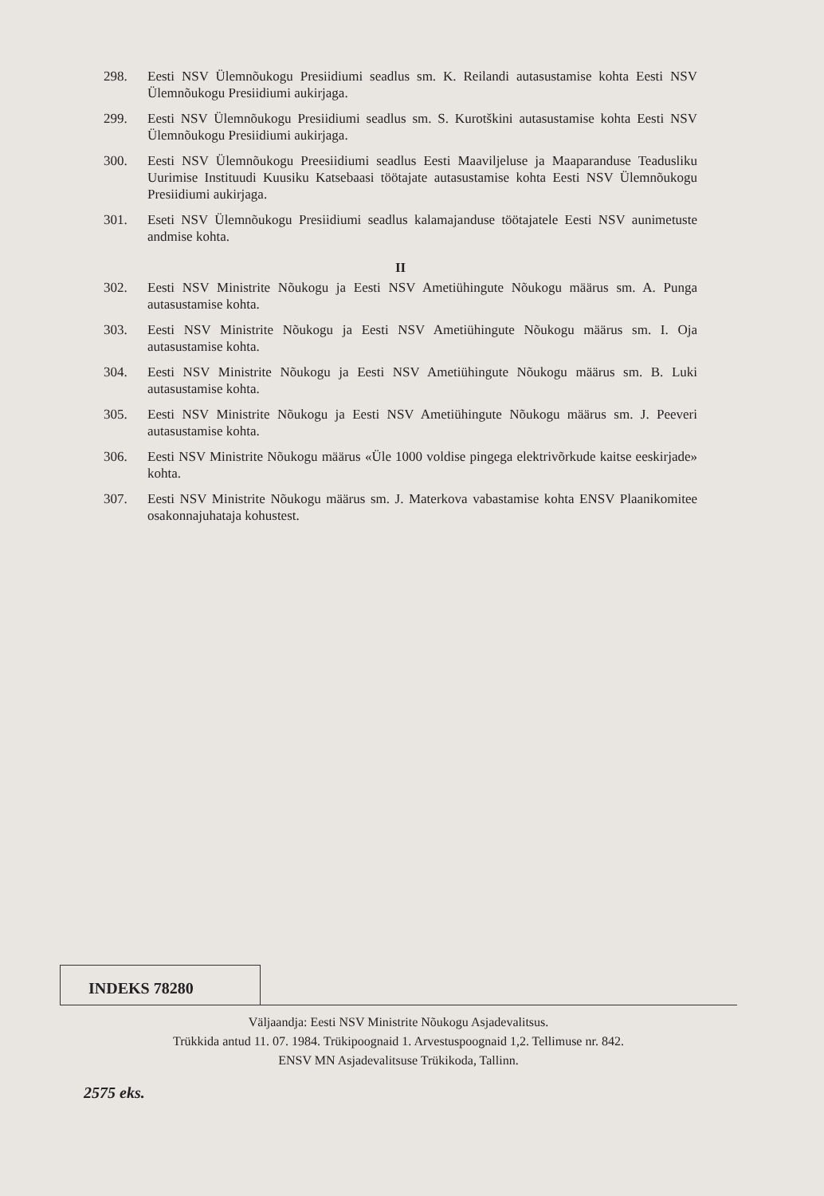298. Eesti NSV Ülemnõukogu Presiidiumi seadlus sm. K. Reilandi autasustamise kohta Eesti NSV Ülemnõukogu Presiidiumi aukirjaga.
299. Eesti NSV Ülemnõukogu Presiidiumi seadlus sm. S. Kurotškini autasustamise kohta Eesti NSV Ülemnõukogu Presiidiumi aukirjaga.
300. Eesti NSV Ülemnõukogu Preesiidiumi seadlus Eesti Maaviljeluse ja Maaparanduse Teadusliku Uurimise Instituudi Kuusiku Katsebaasi töötajate autasustamise kohta Eesti NSV Ülemnõukogu Presiidiumi aukirjaga.
301. Eseti NSV Ülemnõukogu Presiidiumi seadlus kalamajanduse töötajatele Eesti NSV aunimetuste andmise kohta.
II
302. Eesti NSV Ministrite Nõukogu ja Eesti NSV Ametiühingute Nõukogu määrus sm. A. Punga autasustamise kohta.
303. Eesti NSV Ministrite Nõukogu ja Eesti NSV Ametiühingute Nõukogu määrus sm. I. Oja autasustamise kohta.
304. Eesti NSV Ministrite Nõukogu ja Eesti NSV Ametiühingute Nõukogu määrus sm. B. Luki autasustamise kohta.
305. Eesti NSV Ministrite Nõukogu ja Eesti NSV Ametiühingute Nõukogu määrus sm. J. Peeveri autasustamise kohta.
306. Eesti NSV Ministrite Nõukogu määrus «Üle 1000 voldise pingega elektrivõrkude kaitse eeskirjade» kohta.
307. Eesti NSV Ministrite Nõukogu määrus sm. J. Materkova vabastamise kohta ENSV Plaanikomitee osakonnajuhataja kohustest.
INDEKS 78280
Väljaandja: Eesti NSV Ministrite Nõukogu Asjadevalitsus.
Trükkida antud 11. 07. 1984. Trükipoognaid 1. Arvestuspoognaid 1,2. Tellimuse nr. 842.
ENSV MN Asjadevalitsuse Trükikoda, Tallinn.
2575 eks.